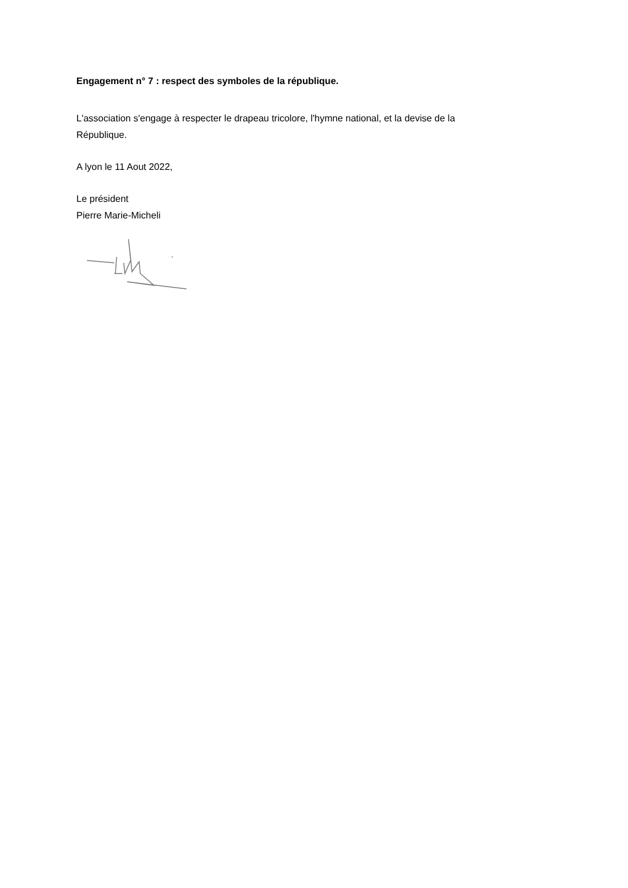Engagement n° 7 : respect des symboles de la république.
L'association s'engage à respecter le drapeau tricolore, l'hymne national, et la devise de la République.
A lyon le 11 Aout 2022,
Le président
Pierre Marie-Micheli